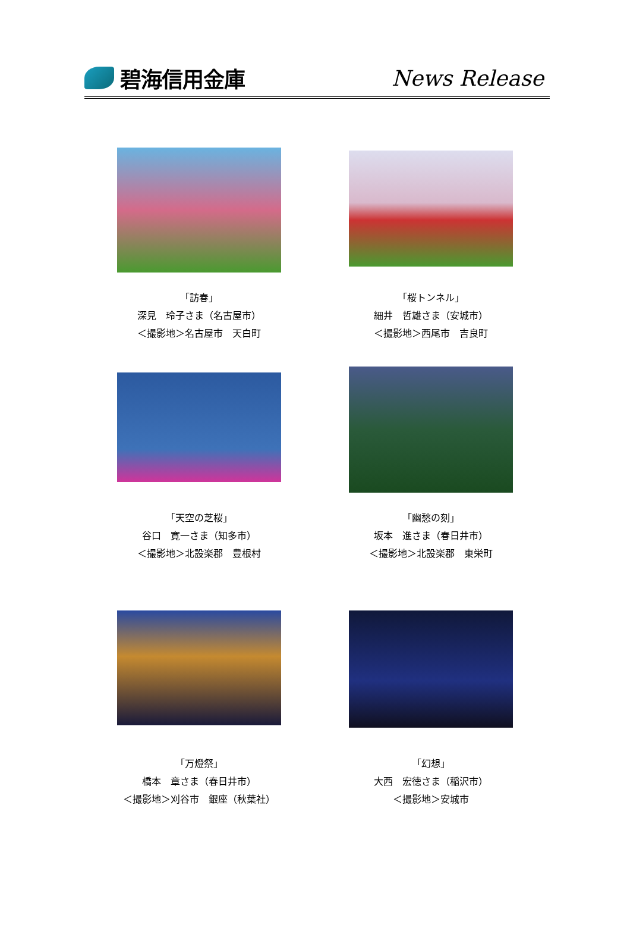碧海信用金庫 News Release
「訪春」
深見　玲子さま（名古屋市）
＜撮影地＞名古屋市　天白町
「桜トンネル」
細井　哲雄さま（安城市）
＜撮影地＞西尾市　吉良町
「天空の芝桜」
谷口　寛一さま（知多市）
＜撮影地＞北設楽郡　豊根村
「幽愁の刻」
坂本　進さま（春日井市）
＜撮影地＞北設楽郡　東栄町
「万燈祭」
橋本　章さま（春日井市）
＜撮影地＞刈谷市　銀座（秋葉社）
「幻想」
大西　宏徳さま（稲沢市）
＜撮影地＞安城市